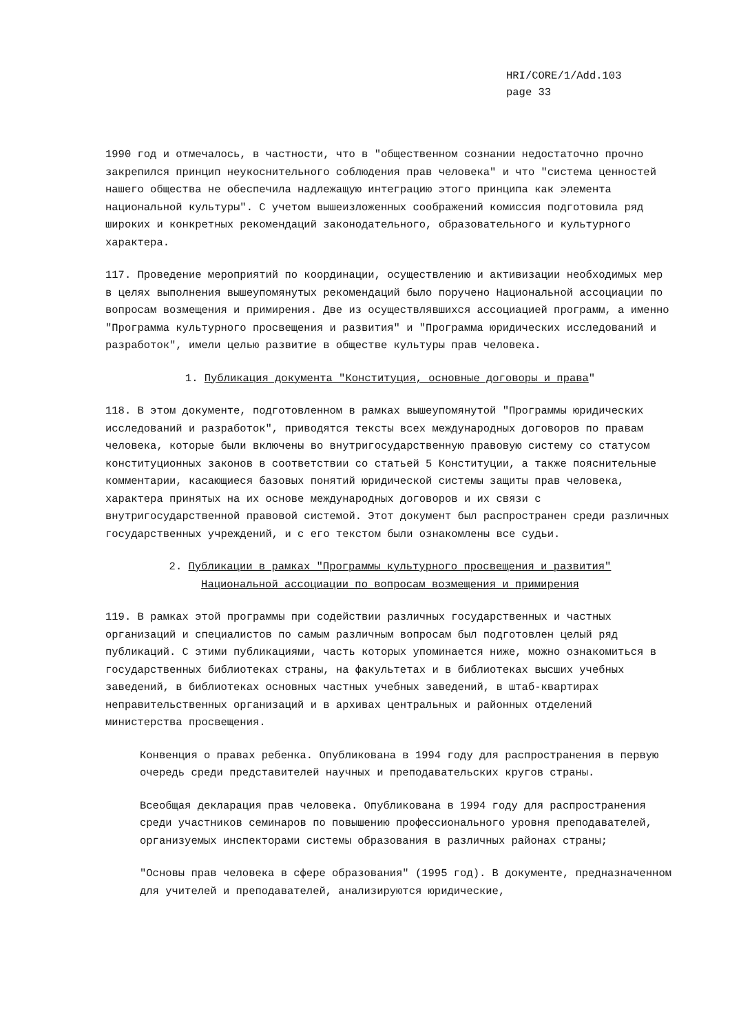HRI/CORE/1/Add.103
page 33
1990 год и отмечалось, в частности, что в "общественном сознании недостаточно прочно закрепился принцип неукоснительного соблюдения прав человека" и что "система ценностей нашего общества не обеспечила надлежащую интеграцию этого принципа как элемента национальной культуры". С учетом вышеизложенных соображений комиссия подготовила ряд широких и конкретных рекомендаций законодательного, образовательного и культурного характера.
117. Проведение мероприятий по координации, осуществлению и активизации необходимых мер в целях выполнения вышеупомянутых рекомендаций было поручено Национальной ассоциации по вопросам возмещения и примирения. Две из осуществлявшихся ассоциацией программ, а именно "Программа культурного просвещения и развития" и "Программа юридических исследований и разработок", имели целью развитие в обществе культуры прав человека.
1. Публикация документа "Конституция, основные договоры и права"
118. В этом документе, подготовленном в рамках вышеупомянутой "Программы юридических исследований и разработок", приводятся тексты всех международных договоров по правам человека, которые были включены во внутригосударственную правовую систему со статусом конституционных законов в соответствии со статьей 5 Конституции, а также пояснительные комментарии, касающиеся базовых понятий юридической системы защиты прав человека, характера принятых на их основе международных договоров и их связи с внутригосударственной правовой системой. Этот документ был распространен среди различных государственных учреждений, и с его текстом были ознакомлены все судьи.
2. Публикации в рамках "Программы культурного просвещения и развития"
Национальной ассоциации по вопросам возмещения и примирения
119. В рамках этой программы при содействии различных государственных и частных организаций и специалистов по самым различным вопросам был подготовлен целый ряд публикаций. С этими публикациями, часть которых упоминается ниже, можно ознакомиться в государственных библиотеках страны, на факультетах и в библиотеках высших учебных заведений, в библиотеках основных частных учебных заведений, в штаб-квартирах неправительственных организаций и в архивах центральных и районных отделений министерства просвещения.
Конвенция о правах ребенка. Опубликована в 1994 году для распространения в первую очередь среди представителей научных и преподавательских кругов страны.
Всеобщая декларация прав человека. Опубликована в 1994 году для распространения среди участников семинаров по повышению профессионального уровня преподавателей, организуемых инспекторами системы образования в различных районах страны;
"Основы прав человека в сфере образования" (1995 год). В документе, предназначенном для учителей и преподавателей, анализируются юридические,